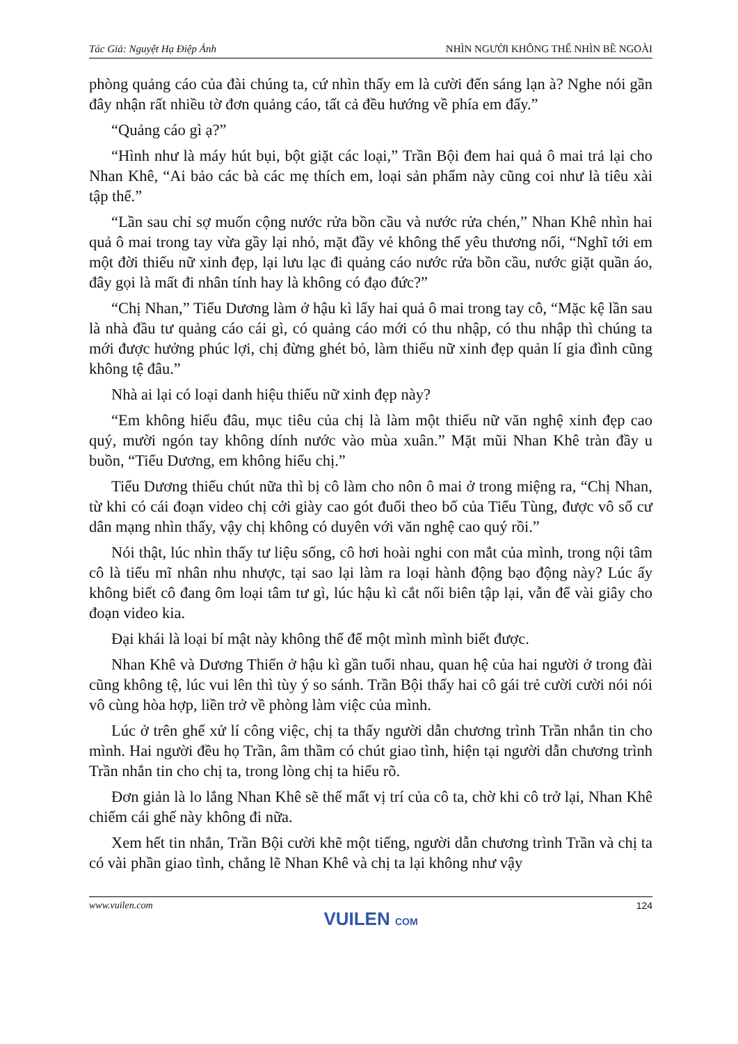Tác Giả: Nguyệt Hạ Điệp Ảnh NHÌN NGƯỜI KHÔNG THỂ NHÌN BỀ NGOÀI
phòng quảng cáo của đài chúng ta, cứ nhìn thấy em là cười đến sáng lạn à? Nghe nói gần đây nhận rất nhiều tờ đơn quảng cáo, tất cả đều hướng về phía em đấy.”
“Quảng cáo gì ạ?”
“Hình như là máy hút bụi, bột giặt các loại,” Trần Bội đem hai quả ô mai trả lại cho Nhan Khê, “Ai bảo các bà các mẹ thích em, loại sản phẩm này cũng coi như là tiêu xài tập thể.”
“Lần sau chỉ sợ muốn cộng nước rửa bồn cầu và nước rửa chén,” Nhan Khê nhìn hai quả ô mai trong tay vừa gầy lại nhỏ, mặt đầy vẻ không thể yêu thương nổi, “Nghĩ tới em một đời thiếu nữ xinh đẹp, lại lưu lạc đi quảng cáo nước rửa bồn cầu, nước giặt quần áo, đây gọi là mất đi nhân tính hay là không có đạo đức?”
“Chị Nhan,” Tiểu Dương làm ở hậu kì lấy hai quả ô mai trong tay cô, “Mặc kệ lần sau là nhà đầu tư quảng cáo cái gì, có quảng cáo mới có thu nhập, có thu nhập thì chúng ta mới được hưởng phúc lợi, chị đừng ghét bỏ, làm thiếu nữ xinh đẹp quản lí gia đình cũng không tệ đâu.”
Nhà ai lại có loại danh hiệu thiếu nữ xinh đẹp này?
“Em không hiểu đâu, mục tiêu của chị là làm một thiếu nữ văn nghệ xinh đẹp cao quý, mười ngón tay không dính nước vào mùa xuân.” Mặt mũi Nhan Khê tràn đầy u buồn, “Tiểu Dương, em không hiểu chị.”
Tiểu Dương thiếu chút nữa thì bị cô làm cho nôn ô mai ở trong miệng ra, “Chị Nhan, từ khi có cái đoạn video chị cởi giày cao gót đuổi theo bố của Tiểu Tùng, được vô số cư dân mạng nhìn thấy, vậy chị không có duyên với văn nghệ cao quý rồi.”
Nói thật, lúc nhìn thấy tư liệu sống, cô hơi hoài nghi con mắt của mình, trong nội tâm cô là tiểu mĩ nhân nhu nhược, tại sao lại làm ra loại hành động bạo động này? Lúc ấy không biết cô đang ôm loại tâm tư gì, lúc hậu kì cắt nối biên tập lại, vẫn để vài giây cho đoạn video kia.
Đại khái là loại bí mật này không thể để một mình mình biết được.
Nhan Khê và Dương Thiến ở hậu kì gần tuổi nhau, quan hệ của hai người ở trong đài cũng không tệ, lúc vui lên thì tùy ý so sánh. Trần Bội thấy hai cô gái trẻ cười cười nói nói vô cùng hòa hợp, liền trở về phòng làm việc của mình.
Lúc ở trên ghế xử lí công việc, chị ta thấy người dẫn chương trình Trần nhắn tin cho mình. Hai người đều họ Trần, âm thầm có chút giao tình, hiện tại người dẫn chương trình Trần nhắn tin cho chị ta, trong lòng chị ta hiểu rõ.
Đơn giản là lo lắng Nhan Khê sẽ thế mất vị trí của cô ta, chờ khi cô trở lại, Nhan Khê chiếm cái ghế này không đi nữa.
Xem hết tin nhắn, Trần Bội cười khẽ một tiếng, người dẫn chương trình Trần và chị ta có vài phần giao tình, chẳng lẽ Nhan Khê và chị ta lại không như vậy
www.vuilen.com 124
VUILEN COM